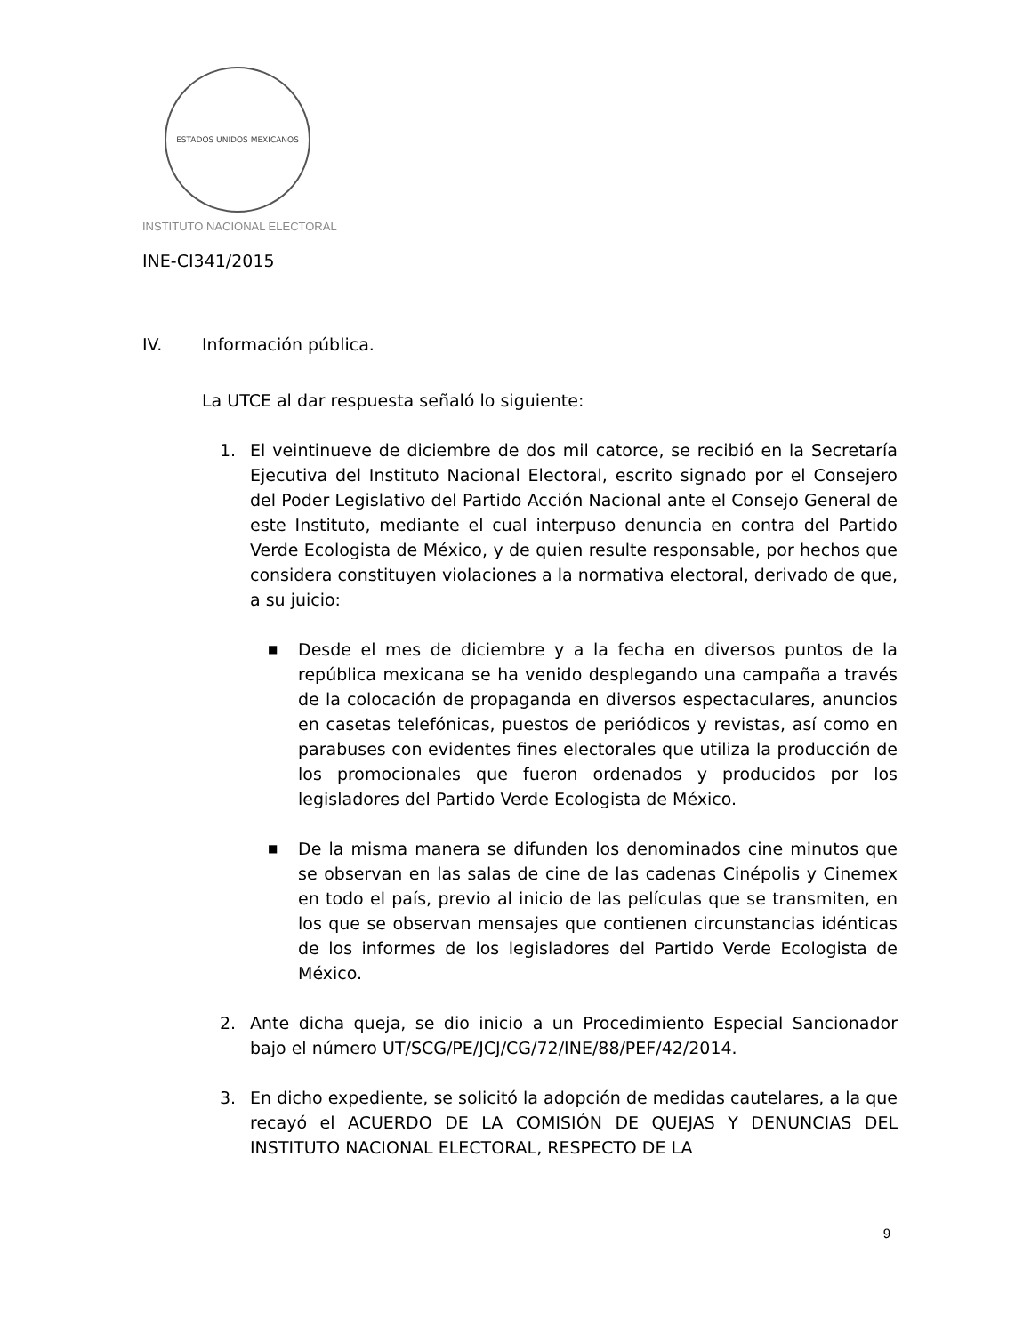ESTADOS UNIDOS MEXICANOS
INSTITUTO NACIONAL ELECTORAL
INE-CI341/2015
IV. Información pública.
La UTCE al dar respuesta señaló lo siguiente:
1. El veintinueve de diciembre de dos mil catorce, se recibió en la Secretaría Ejecutiva del Instituto Nacional Electoral, escrito signado por el Consejero del Poder Legislativo del Partido Acción Nacional ante el Consejo General de este Instituto, mediante el cual interpuso denuncia en contra del Partido Verde Ecologista de México, y de quien resulte responsable, por hechos que considera constituyen violaciones a la normativa electoral, derivado de que, a su juicio:
■
Desde el mes de diciembre y a la fecha en diversos puntos de la república mexicana se ha venido desplegando una campaña a través de la colocación de propaganda en diversos espectaculares, anuncios en casetas telefónicas, puestos de periódicos y revistas, así como en parabuses con evidentes fines electorales que utiliza la producción de los promocionales que fueron ordenados y producidos por los legisladores del Partido Verde Ecologista de México.
■
De la misma manera se difunden los denominados cine minutos que se observan en las salas de cine de las cadenas Cinépolis y Cinemex en todo el país, previo al inicio de las películas que se transmiten, en los que se observan mensajes que contienen circunstancias idénticas de los informes de los legisladores del Partido Verde Ecologista de México.
2. Ante dicha queja, se dio inicio a un Procedimiento Especial Sancionador bajo el número UT/SCG/PE/JCJ/CG/72/INE/88/PEF/42/2014.
3. En dicho expediente, se solicitó la adopción de medidas cautelares, a la que recayó el ACUERDO DE LA COMISIÓN DE QUEJAS Y DENUNCIAS DEL INSTITUTO NACIONAL ELECTORAL, RESPECTO DE LA
9